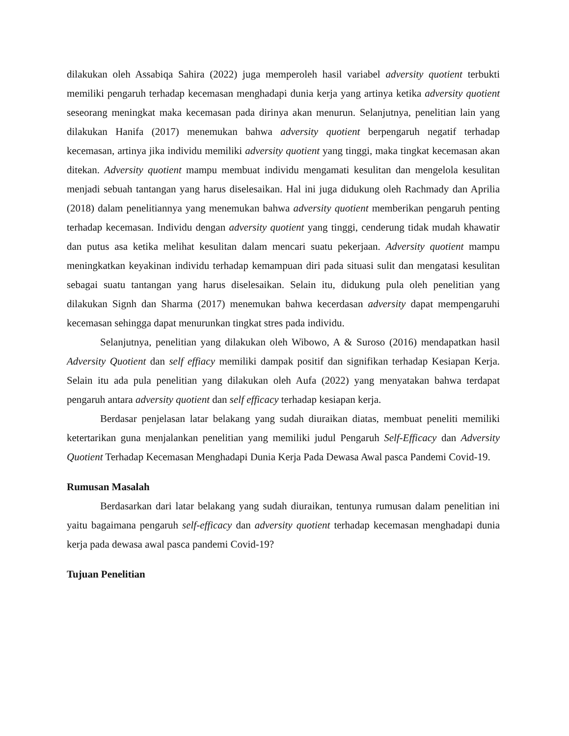dilakukan oleh Assabiqa Sahira (2022) juga memperoleh hasil variabel adversity quotient terbukti memiliki pengaruh terhadap kecemasan menghadapi dunia kerja yang artinya ketika adversity quotient seseorang meningkat maka kecemasan pada dirinya akan menurun. Selanjutnya, penelitian lain yang dilakukan Hanifa (2017) menemukan bahwa adversity quotient berpengaruh negatif terhadap kecemasan, artinya jika individu memiliki adversity quotient yang tinggi, maka tingkat kecemasan akan ditekan. Adversity quotient mampu membuat individu mengamati kesulitan dan mengelola kesulitan menjadi sebuah tantangan yang harus diselesaikan. Hal ini juga didukung oleh Rachmady dan Aprilia (2018) dalam penelitiannya yang menemukan bahwa adversity quotient memberikan pengaruh penting terhadap kecemasan. Individu dengan adversity quotient yang tinggi, cenderung tidak mudah khawatir dan putus asa ketika melihat kesulitan dalam mencari suatu pekerjaan. Adversity quotient mampu meningkatkan keyakinan individu terhadap kemampuan diri pada situasi sulit dan mengatasi kesulitan sebagai suatu tantangan yang harus diselesaikan. Selain itu, didukung pula oleh penelitian yang dilakukan Signh dan Sharma (2017) menemukan bahwa kecerdasan adversity dapat mempengaruhi kecemasan sehingga dapat menurunkan tingkat stres pada individu.
Selanjutnya, penelitian yang dilakukan oleh Wibowo, A & Suroso (2016) mendapatkan hasil Adversity Quotient dan self effiacy memiliki dampak positif dan signifikan terhadap Kesiapan Kerja. Selain itu ada pula penelitian yang dilakukan oleh Aufa (2022) yang menyatakan bahwa terdapat pengaruh antara adversity quotient dan self efficacy terhadap kesiapan kerja.
Berdasar penjelasan latar belakang yang sudah diuraikan diatas, membuat peneliti memiliki ketertarikan guna menjalankan penelitian yang memiliki judul Pengaruh Self-Efficacy dan Adversity Quotient Terhadap Kecemasan Menghadapi Dunia Kerja Pada Dewasa Awal pasca Pandemi Covid-19.
Rumusan Masalah
Berdasarkan dari latar belakang yang sudah diuraikan, tentunya rumusan dalam penelitian ini yaitu bagaimana pengaruh self-efficacy dan adversity quotient terhadap kecemasan menghadapi dunia kerja pada dewasa awal pasca pandemi Covid-19?
Tujuan Penelitian